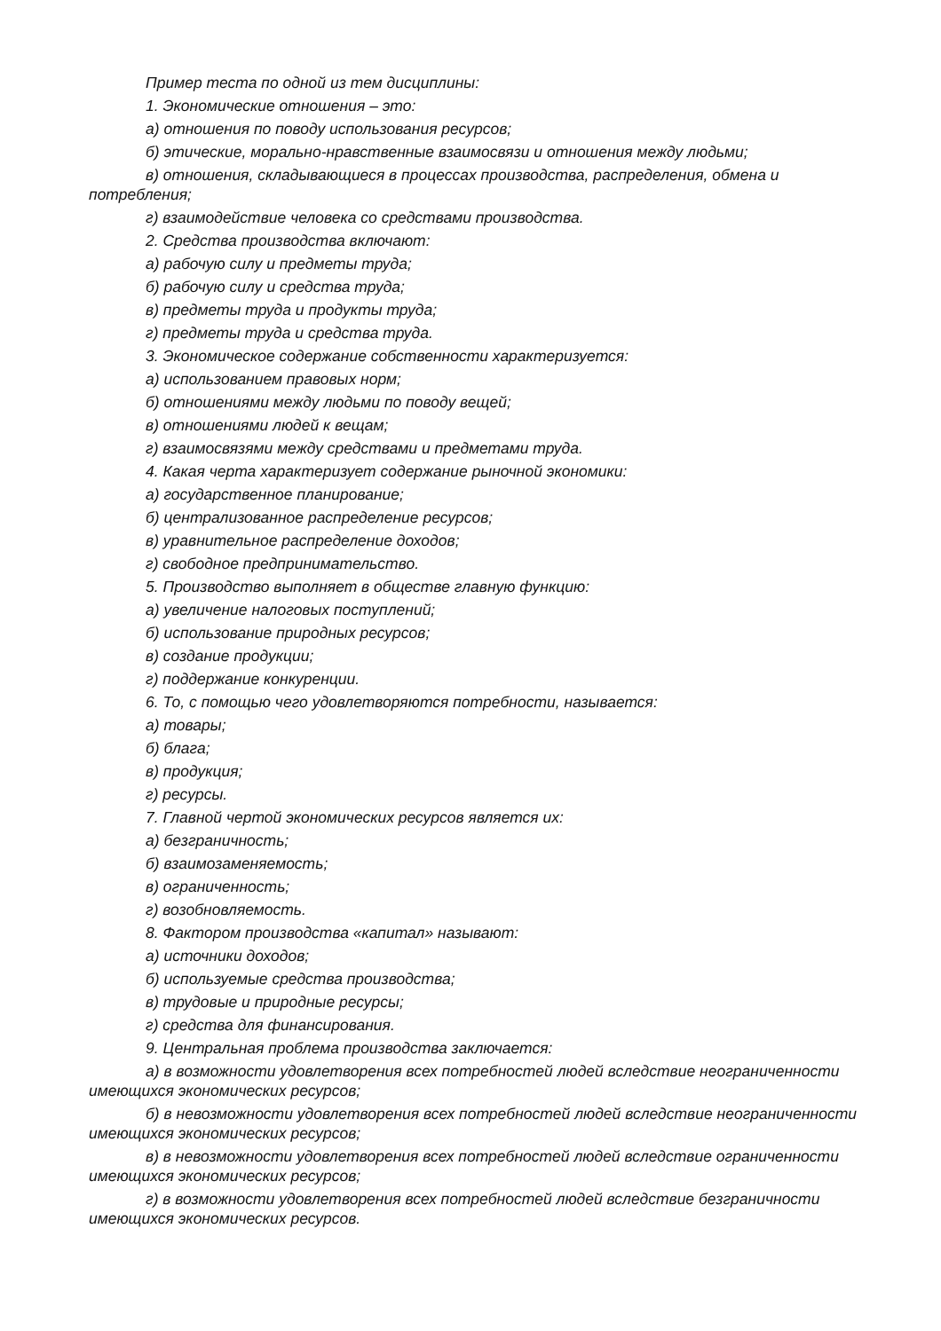Пример теста по одной из тем дисциплины:
1. Экономические отношения – это:
а) отношения по поводу использования ресурсов;
б) этические, морально-нравственные взаимосвязи и отношения между людьми;
в) отношения, складывающиеся в процессах производства, распределения, обмена и потребления;
г) взаимодействие человека со средствами производства.
2. Средства производства включают:
а) рабочую силу и предметы труда;
б) рабочую силу и средства труда;
в) предметы труда и продукты труда;
г) предметы труда и средства труда.
3. Экономическое содержание собственности характеризуется:
а) использованием правовых норм;
б) отношениями между людьми по поводу вещей;
в) отношениями людей к вещам;
г) взаимосвязями между средствами и предметами труда.
4. Какая черта характеризует содержание рыночной экономики:
а) государственное планирование;
б) централизованное распределение ресурсов;
в) уравнительное распределение доходов;
г) свободное предпринимательство.
5. Производство выполняет в обществе главную функцию:
а) увеличение налоговых поступлений;
б) использование природных ресурсов;
в) создание продукции;
г) поддержание конкуренции.
6. То, с помощью чего удовлетворяются потребности, называется:
а) товары;
б) блага;
в) продукция;
г) ресурсы.
7. Главной чертой экономических ресурсов является их:
а) безграничность;
б) взаимозаменяемость;
в) ограниченность;
г) возобновляемость.
8. Фактором производства «капитал» называют:
а) источники доходов;
б) используемые средства производства;
в) трудовые и природные ресурсы;
г) средства для финансирования.
9. Центральная проблема производства заключается:
а) в возможности удовлетворения всех потребностей людей вследствие неограниченности имеющихся экономических ресурсов;
б) в невозможности удовлетворения всех потребностей людей вследствие неограниченности имеющихся экономических ресурсов;
в) в невозможности удовлетворения всех потребностей людей вследствие ограниченности имеющихся экономических ресурсов;
г) в возможности удовлетворения всех потребностей людей вследствие безграничности имеющихся экономических ресурсов.